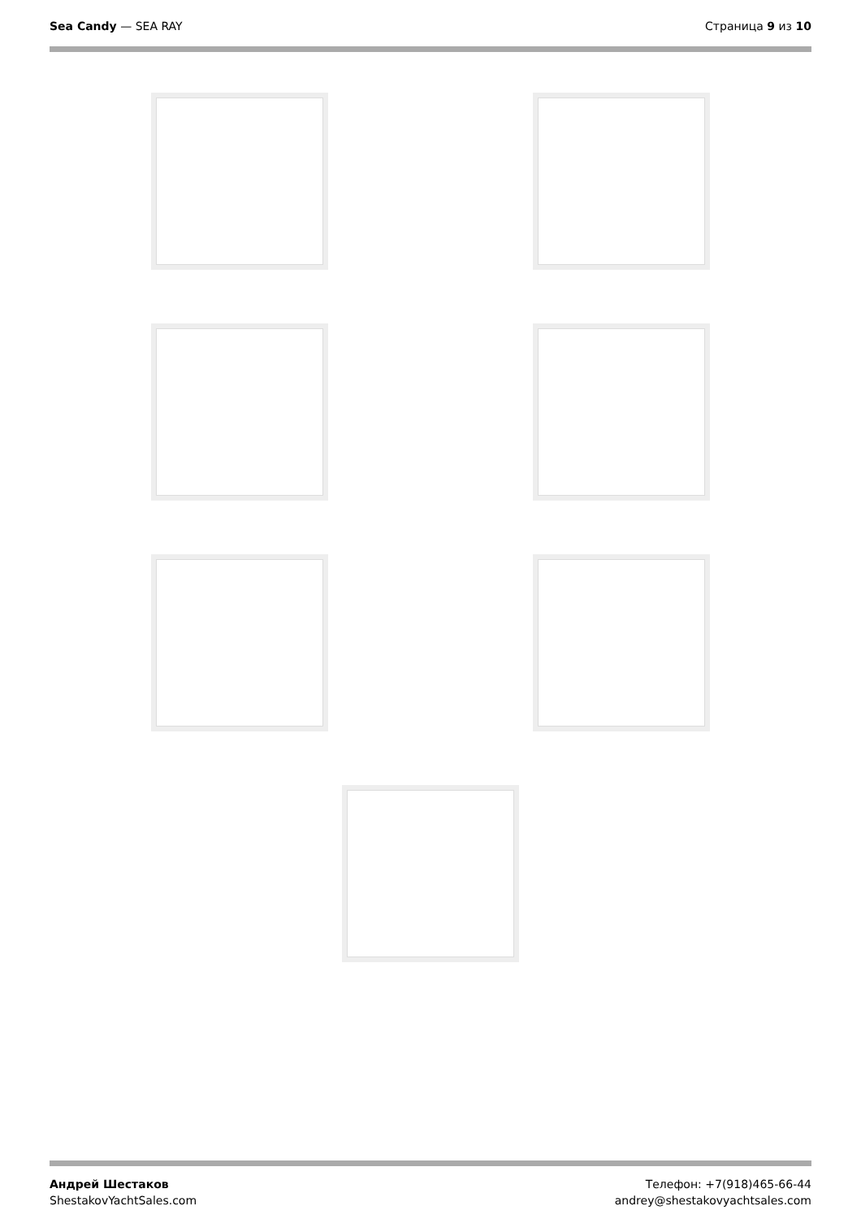Sea Candy — SEA RAY Страница 9 из 10
Андрей Шестаков
ShestakovYachtSales.com
Телефон: +7(918)465-66-44
andrey@shestakovyachtsales.com